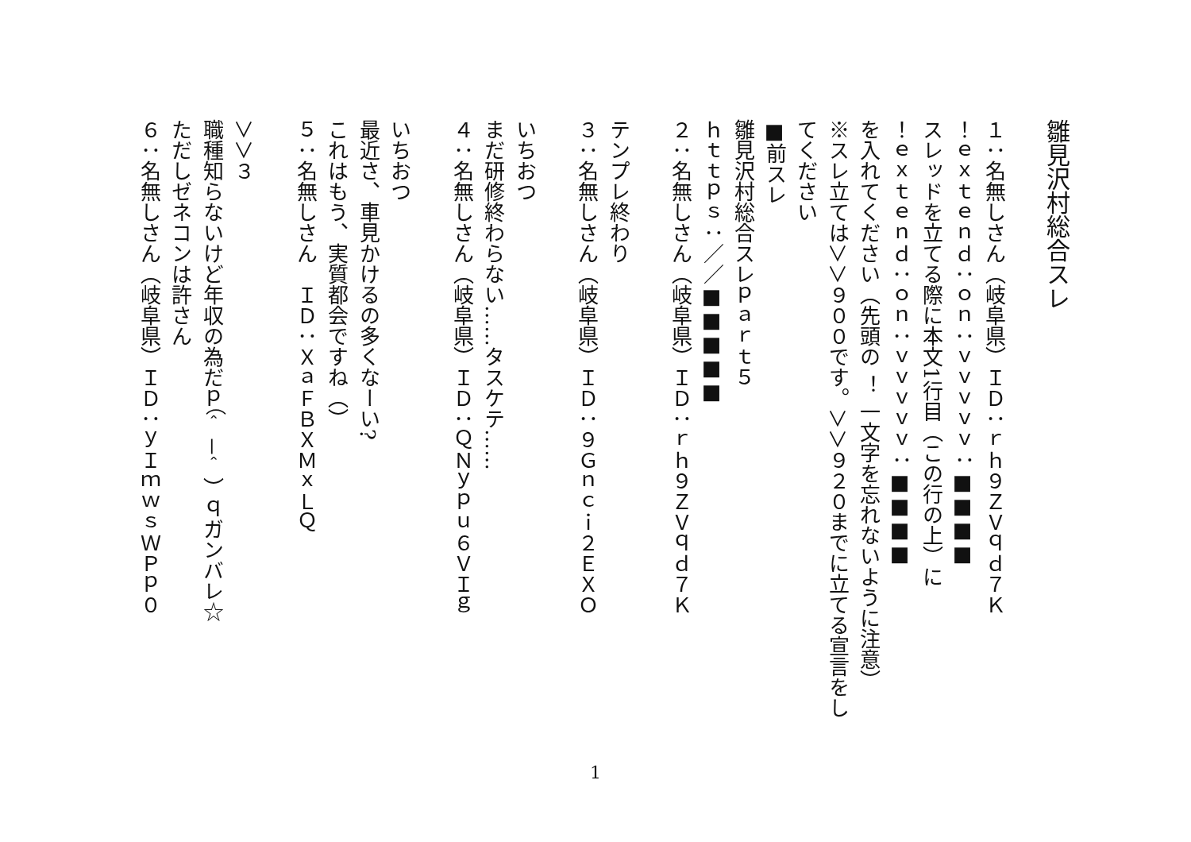雛見沢村総合スレ
１：名無しさん（岐阜県）ＩＤ：ｒｈ９ＺＶｑｄ７Ｋ
！ｅｘｔｅｎｄ：ｏｎ：ｖｖｖｖｖ：■■■■
スレッドを立てる際に本文1行目（この行の上）に
！ｅｘｔｅｎｄ：ｏｎ：ｖｖｖｖｖ：■■■■
を入れてください（先頭の ！ 一文字を忘れないように注意）
※スレ立ては＞＞９００です。＞＞９２０までに立てる宣言をし
てください
■前スレ
雛見沢村総合スレｐａｒｔ５
ｈｔｔｐｓ：／／■■■■■
２：名無しさん（岐阜県）ＩＤ：ｒｈ９ＺＶｑｄ７Ｋ
テンプレ終わり
３：名無しさん（岐阜県）ＩＤ：９Ｇｎｃｉ２ＥＸＯ
いちおつ
まだ研修終わらない……タスケテ……
４：名無しさん（岐阜県）ＩＤ：ＱＮｙｐｕ６ＶＩｇ
いちおつ
最近さ、車見かけるの多くなーい?
これはもう、実質都会ですね（）
５：名無しさん　ＩＤ：ＸａＦＢＸＭｘＬＱ
＞＞３
職種知らないけど年収の為だｐ（＾－＾）ｑガンバレ☆
ただしゼネコンは許さん
６：名無しさん（岐阜県）ＩＤ：ｙＩｍｗｓＷＰｐ０
1